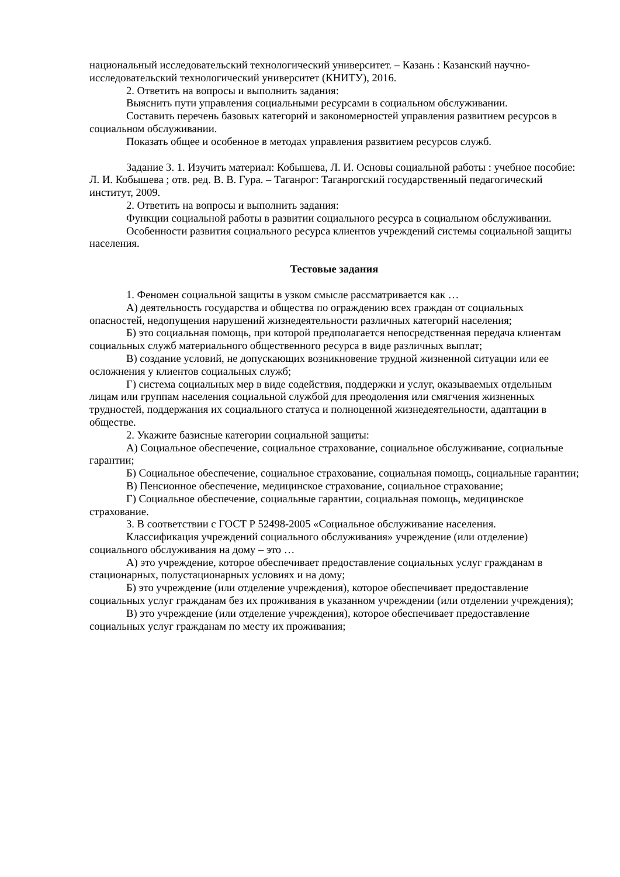национальный исследовательский технологический университет. – Казань : Казанский научно-исследовательский технологический университет (КНИТУ), 2016.
2. Ответить на вопросы и выполнить задания:
Выяснить пути управления социальными ресурсами в социальном обслуживании.
Составить перечень базовых категорий и закономерностей управления развитием ресурсов в социальном обслуживании.
Показать общее и особенное в методах управления развитием ресурсов служб.
Задание 3. 1. Изучить материал: Кобышева, Л. И. Основы социальной работы : учебное пособие: Л. И. Кобышева ; отв. ред. В. В. Гура. – Таганрог: Таганрогский государственный педагогический институт, 2009.
2. Ответить на вопросы и выполнить задания:
Функции социальной работы в развитии социального ресурса в социальном обслуживании.
Особенности развития социального ресурса клиентов учреждений системы социальной защиты населения.
Тестовые задания
1. Феномен социальной защиты в узком смысле рассматривается как …
А) деятельность государства и общества по ограждению всех граждан от социальных опасностей, недопущения нарушений жизнедеятельности различных категорий населения;
Б) это социальная помощь, при которой предполагается непосредственная передача клиентам социальных служб материального общественного ресурса в виде различных выплат;
В) создание условий, не допускающих возникновение трудной жизненной ситуации или ее осложнения у клиентов социальных служб;
Г) система социальных мер в виде содействия, поддержки и услуг, оказываемых отдельным лицам или группам населения социальной службой для преодоления или смягчения жизненных трудностей, поддержания их социального статуса и полноценной жизнедеятельности, адаптации в обществе.
2. Укажите базисные категории социальной защиты:
А) Социальное обеспечение, социальное страхование, социальное обслуживание, социальные гарантии;
Б) Социальное обеспечение, социальное страхование, социальная помощь, социальные гарантии;
В) Пенсионное обеспечение, медицинское страхование, социальное страхование;
Г) Социальное обеспечение, социальные гарантии, социальная помощь, медицинское страхование.
3. В соответствии с ГОСТ Р 52498-2005 «Социальное обслуживание населения.
Классификация учреждений социального обслуживания» учреждение (или отделение) социального обслуживания на дому – это …
А) это учреждение, которое обеспечивает предоставление социальных услуг гражданам в стационарных, полустационарных условиях и на дому;
Б) это учреждение (или отделение учреждения), которое обеспечивает предоставление социальных услуг гражданам без их проживания в указанном учреждении (или отделении учреждения);
В) это учреждение (или отделение учреждения), которое обеспечивает предоставление социальных услуг гражданам по месту их проживания;